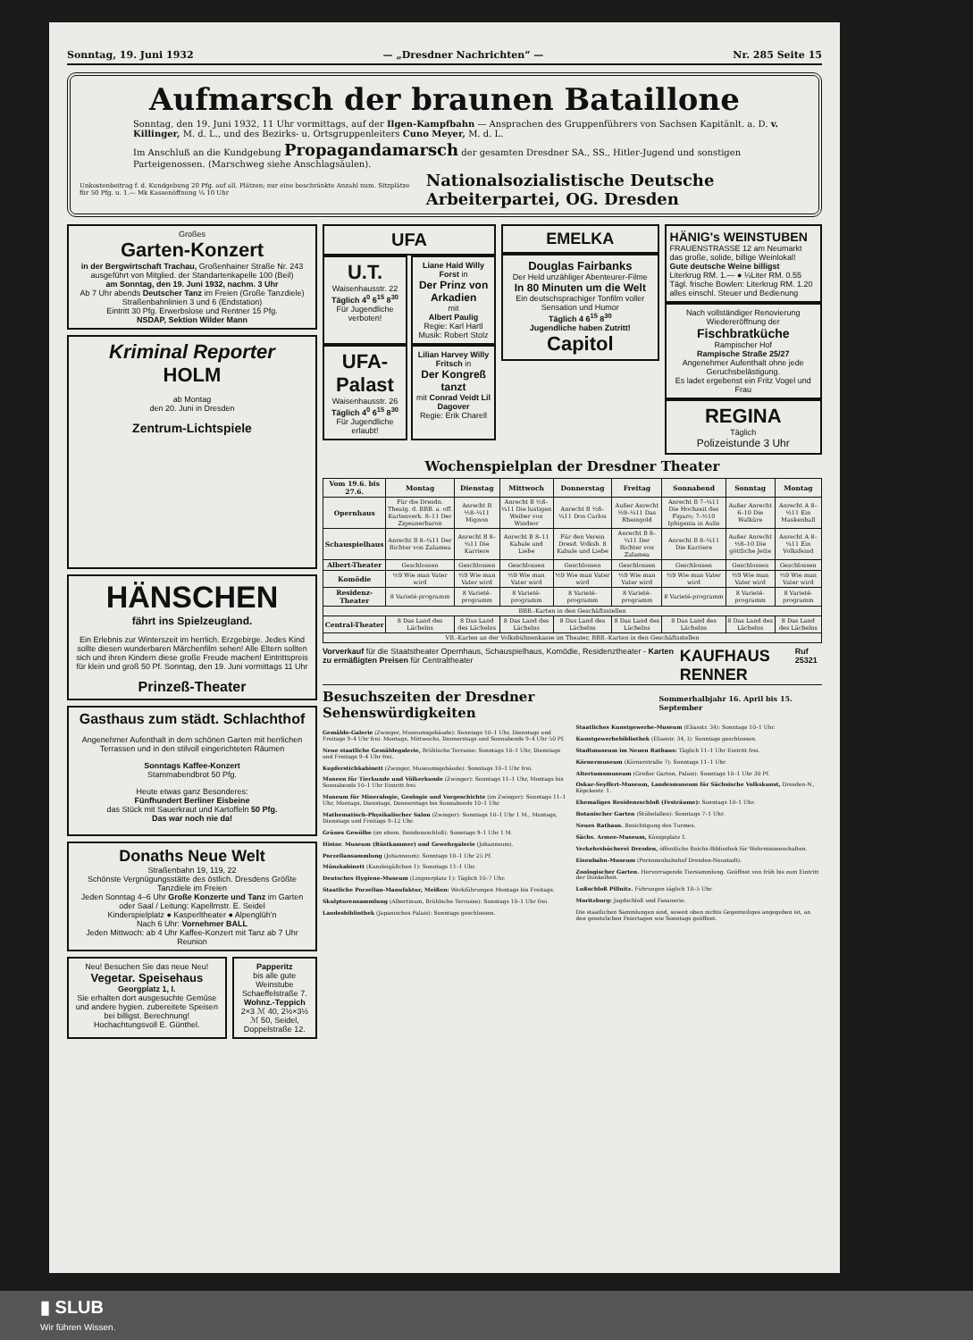Sonntag, 19. Juni 1932 — „Dresdner Nachrichten“ — Nr. 285 Seite 15
Aufmarsch der braunen Bataillone
Sonntag, den 19. Juni 1932, 11 Uhr vormittags, auf der Ilgen-Kampfbahn — Ansprachen des Gruppenführers von Sachsen Kapitänlt. a. D. v. Killinger, M. d. L., und des Bezirks- u. Ortsgruppenleiters Cuno Meyer, M. d. L.
Im Anschluß an die Kundgebung Propagandamarsch der gesamten Dresdner SA., SS., Hitler-Jugend und sonstigen Parteigenossen. (Marschweg siehe Anschlagsäulen).
Unkostenbeitrag f. d. Kundgebung 20 Pfg. auf all. Plätzen; nur eine beschränkte Anzahl num. Sitzplätze für 50 Pfg. u. 1.— Mk Kassenöffnung ¼ 10 Uhr Nationalsozialistische Deutsche Arbeiterpartei, OG. Dresden
Großes
Garten-Konzert
in der Bergwirtschaft Trachau, Großenhainer Straße Nr. 243
ausgeführt von Mitglied. der Standartenkapelle 100 (Beil)
am Sonntag, den 19. Juni 1932, nachm. 3 Uhr
Ab 7 Uhr abends Deutscher Tanz im Freien (Große Tanzdiele) Straßenbahnlinien 3 und 6 (Endstation)
Eintritt 30 Pfg. Erwerbslose und Rentner 15 Pfg.
NSDAP, Sektion Wilder Mann
Kriminal Reporter
HOLM
ab Montag
den 20. Juni in Dresden
Zentrum-Lichtspiele
HÄNSCHEN
fährt ins Spielzeugland.
Ein Erlebnis zur Winterszeit im herrlich. Erzgebirge. Jedes Kind sollte diesen wunderbaren Märchenfilm sehen! Alle Eltern sollten sich und ihren Kindern diese große Freude machen! Eintrittspreis für klein und groß 50 Pf. Sonntag, den 19. Juni vormittags 11 Uhr
Prinzeß-Theater
Gasthaus zum städt. Schlachthof
Angenehmer Aufenthalt in dem schönen Garten mit herrlichen Terrassen und in den stilvoll eingerichteten Räumen
Sonntags Kaffee-Konzert
Stammabendbrot 50 Pfg.
Heute etwas ganz Besonderes:
Fünfhundert Berliner Eisbeine
das Stück mit Sauerkraut und Kartoffeln 50 Pfg.
Das war noch nie da!
Donaths Neue Welt
Straßenbahn 19, 119, 22
Schönste Vergnügungsstätte des östlich. Dresdens Größte Tanzdiele im Freien
Jeden Sonntag 4–6 Uhr Große Konzerte und Tanz im Garten oder Saal / Leitung: Kapellmstr. E. Seidel
Kinderspielplatz ● Kasperltheater ● Alpenglüh'n
Nach 6 Uhr: Vornehmer BALL
Jeden Mittwoch: ab 4 Uhr Kaffee-Konzert mit Tanz ab 7 Uhr Reunion
Neu! Besuchen Sie das neue Neu!
Vegetar. Speisehaus
Georgplatz 1, I.
Sie erhalten dort ausgesuchte Gemüse und andere hygien. zubereitete Speisen bei billigst. Berechnung! Hochachtungsvoll E. Günthel.
Papperitz
bis alle gute Weinstube Schaeffelstraße 7.
Wohnz.-Teppich
2×3 ℳ 40, 2½×3½ ℳ 50, Seidel, Doppelstraße 12.
UFA
U.T.
Waisenhausstr. 22
Täglich 4<sup>0</sup> 6<sup>15</sup> 8<sup>30</sup>
Für Jugendliche verboten!
Liane Haid Willy Forst in
Der Prinz von Arkadien
mit
Albert Paulig
Regie: Karl Hartl Musik: Robert Stolz
UFA-Palast
Waisenhausstr. 26
Täglich 4<sup>0</sup> 6<sup>15</sup> 8<sup>30</sup>
Für Jugendliche erlaubt!
Lilian Harvey Willy Fritsch in
Der Kongreß tanzt
mit Conrad Veidt Lil Dagover
Regie: Erik Charell
EMELKA
Douglas Fairbanks
Der Held unzähliger Abenteurer-Filme
In 80 Minuten um die Welt
Ein deutschsprachiger Tonfilm voller Sensation und Humor
Täglich 4 6<sup>15</sup> 8<sup>30</sup>
Jugendliche haben Zutritt!
Capitol
HÄNIG's WEINSTUBEN
FRAUENSTRASSE 12 am Neumarkt das große, solide, billige Weinlokal!
Gute deutsche Weine billigst
Literkrug RM. 1.— ● ¼Liter RM. 0.55 Tägl. frische Bowlen: Literkrug RM. 1.20 alles einschl. Steuer und Bedienung
Nach vollständiger Renovierung Wiedereröffnung der
Fischbratküche
Rampischer Hof
Rampische Straße 25/27
Angenehmer Aufenthalt ohne jede Geruchsbelästigung.
Es ladet ergebenst ein Fritz Vogel und Frau
REGINA
Täglich
Polizeistunde 3 Uhr
Wochenspielplan der Dresdner Theater
| Vom 19.6. bis 27.6. | Montag | Dienstag | Mittwoch | Donnerstag | Freitag | Sonnabend | Sonntag | Montag |
| --- | --- | --- | --- | --- | --- | --- | --- | --- |
| Opernhaus | Für die Dresdn. Theatg. d. BBB. a. off. Kartenverk. 8–11 Der Zigeunerbaron | Anrecht B ½8–¼11 Mignon | Anrecht B ½8–¼11 Die lustigen Weiber von Windsor | Anrecht B ½8–¼11 Don Carlos | Außer Anrecht ½9–¼11 Das Rheingold | Anrecht B 7–¼11 Die Hochzeit des Figaro; 7–½10 Iphigenia in Aulis | Außer Anrecht 6–10 Die Walküre | Anrecht A 8–½11 Ein Maskenball |
| Schauspielhaus | Anrecht B 8–¼11 Der Richter von Zalamea | Anrecht B 8–¼11 Die Karriere | Anrecht B 8–11 Kabale und Liebe | Für den Verein Dresd. Volksb. 8 Kabale und Liebe | Anrecht B 8–¼11 Der Richter von Zalamea | Anrecht B 8–¼11 Die Karriere | Außer Anrecht ½8–10 Die göttliche Jette | Anrecht A 8–¼11 Ein Volksfeind |
| Albert-Theater | Geschlossen | Geschlossen | Geschlossen | Geschlossen | Geschlossen | Geschlossen | Geschlossen | Geschlossen |
| Komödie | ½9 Wie man Vater wird | ½9 Wie man Vater wird | ½9 Wie man Vater wird | ½9 Wie man Vater wird | ½9 Wie man Vater wird | ½9 Wie man Vater wird | ½9 Wie man Vater wird | ½9 Wie man Vater wird |
| Residenz-Theater | 8 Varieté-programm | 8 Varieté-programm | 8 Varieté-programm | 8 Varieté-programm | 8 Varieté-programm | 8 Varieté-programm | 8 Varieté-programm | 8 Varieté-programm |
| BBB.-Karten in den Geschäftsstellen | | | | | | | | |
| Central-Theater | 8 Das Land des Lächelns | 8 Das Land des Lächelns | 8 Das Land des Lächelns | 8 Das Land des Lächelns | 8 Das Land des Lächelns | 8 Das Land des Lächelns | 8 Das Land des Lächelns | 8 Das Land des Lächelns |
| VB.-Karten an der Volksbühnenkasse im Theater, BBB.-Karten in den Geschäftsstellen | | | | | | | | |
Vorverkauf für die Staatstheater Opernhaus, Schauspielhaus, Komödie, Residenztheater - Karten zu ermäßigten Preisen für Centraltheater KAUFHAUS RENNER Ruf 25321
Besuchszeiten der Dresdner Sehenswürdigkeiten Sommerhalbjahr 16. April bis 15. September
Gemälde-Galerie (Zwinger, Museumsgebäude): Sonntags 10–1 Uhr, Dienstags und Freitags 9–4 Uhr frei. Montags, Mittwochs, Donnerstags und Sonnabends 9–4 Uhr 50 Pf.
Neue staatliche Gemäldegalerie, Brühlsche Terrasse: Sonntags 10–1 Uhr, Dienstags und Freitags 9–4 Uhr frei.
Kupferstichkabinett (Zwinger, Museumsgebäude): Sonntags 10–1 Uhr frei.
Museen für Tierkunde und Völkerkunde (Zwinger): Sonntags 11–1 Uhr, Montags bis Sonnabends 10–1 Uhr Eintritt frei.
Museum für Mineralogie, Geologie und Vorgeschichte (im Zwinger): Sonntags 11–1 Uhr, Montags, Dienstags, Donnerstags bis Sonnabends 10–1 Uhr.
Mathematisch-Physikalischer Salon (Zwinger): Sonntags 10–1 Uhr 1 M., Montags, Dienstags und Freitags 9–12 Uhr.
Grünes Gewölbe (im ehem. Residenzschloß): Sonntags 9–1 Uhr 1 M.
Histor. Museum (Rüstkammer) und Gewehrgalerie (Johanneum).
Porzellansammlung (Johanneum): Sonntags 10–1 Uhr 25 Pf.
Münzkabinett (Kanzleigäßchen 1): Sonntags 11–1 Uhr.
Deutsches Hygiene-Museum (Lingnerplatz 1): Täglich 10–7 Uhr.
Staatliche Porzellan-Manufaktur, Meißen: Werkführungen Montags bis Freitags.
Skulpturensammlung (Albertinum, Brühlsche Terrasse): Sonntags 10–1 Uhr frei.
Landesbibliothek (Japanisches Palais): Sonntags geschlossen.
Staatliches Kunstgewerbe-Museum (Eliasstr. 34): Sonntags 10–1 Uhr.
Kunstgewerbebibliothek (Eliasstr. 34, I): Sonntags geschlossen.
Stadtmuseum im Neuen Rathaus: Täglich 11–1 Uhr Eintritt frei.
Körnermuseum (Körnerstraße 7): Sonntags 11–1 Uhr.
Altertumsmuseum (Großer Garten, Palais): Sonntags 10–1 Uhr 30 Pf.
Oskar-Seyffert-Museum, Landesmuseum für Sächsische Volkskunst, Dresden-N., Köpckestr. 1.
Ehemaliges Residenzschloß (Festräume): Sonntags 10–1 Uhr.
Botanischer Garten (Stübelallee): Sonntags 7–1 Uhr.
Neues Rathaus. Besichtigung des Turmes.
Sächs. Armee-Museum, Königsplatz 1.
Verkehrsbücherei Dresden, öffentliche Reichs-Bibliothek für Wehrmissenschaften.
Eisenbahn-Museum (Personenbahnhof Dresden-Neustadt).
Zoologischer Garten. Hervorragende Tiersammlung. Geöffnet von früh bis zum Eintritt der Dunkelheit.
Lußschloß Pillnitz. Führungen täglich 10–5 Uhr.
Moritzburg: Jagdschloß und Fasanerie.
Die staatlichen Sammlungen sind, soweit oben nichts Gegenteiliges angegeben ist, an den gesetzlichen Feiertagen wie Sonntags geöffnet.
▮ SLUB
Wir führen Wissen.